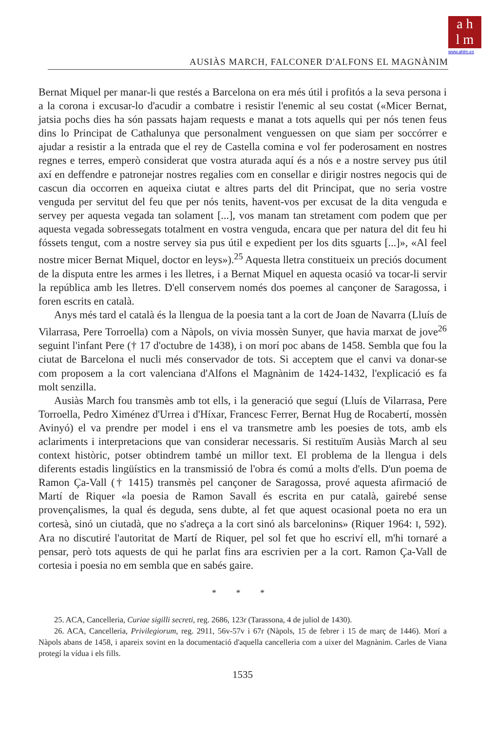a h
l m
www.ahlm.es
AUSIÀS MARCH, FALCONER D'ALFONS EL MAGNÀNIM
Bernat Miquel per manar-li que restés a Barcelona on era més útil i profitós a la seva persona i a la corona i excusar-lo d'acudir a combatre i resistir l'enemic al seu costat («Micer Bernat, jatsia pochs dies ha són passats hajam requests e manat a tots aquells qui per nós tenen feus dins lo Principat de Cathalunya que personalment venguessen on que siam per soccórrer e ajudar a resistir a la entrada que el rey de Castella comina e vol fer poderosament en nostres regnes e terres, emperò considerat que vostra aturada aquí és a nós e a nostre servey pus útil axí en deffendre e patronejar nostres regalies com en consellar e dirigir nostres negocis qui de cascun dia occorren en aqueixa ciutat e altres parts del dit Principat, que no seria vostre venguda per servitut del feu que per nós tenits, havent-vos per excusat de la dita venguda e servey per aquesta vegada tan solament [...], vos manam tan stretament com podem que per aquesta vegada sobressegats totalment en vostra venguda, encara que per natura del dit feu hi fóssets tengut, com a nostre servey sia pus útil e expedient per los dits sguarts [...]», «Al feel nostre micer Bernat Miquel, doctor en leys»).<sup>25</sup> Aquesta lletra constitueix un preciós document de la disputa entre les armes i les lletres, i a Bernat Miquel en aquesta ocasió va tocar-li servir la república amb les lletres. D'ell conservem només dos poemes al cançoner de Saragossa, i foren escrits en català.
Anys més tard el català és la llengua de la poesia tant a la cort de Joan de Navarra (Lluís de Vilarrasa, Pere Torroella) com a Nàpols, on vivia mossèn Sunyer, que havia marxat de jove<sup>26</sup> seguint l'infant Pere († 17 d'octubre de 1438), i on morí poc abans de 1458. Sembla que fou la ciutat de Barcelona el nucli més conservador de tots. Si acceptem que el canvi va donar-se com proposem a la cort valenciana d'Alfons el Magnànim de 1424-1432, l'explicació es fa molt senzilla.
Ausiàs March fou transmès amb tot ells, i la generació que seguí (Lluís de Vilarrasa, Pere Torroella, Pedro Ximénez d'Urrea i d'Híxar, Francesc Ferrer, Bernat Hug de Rocabertí, mossèn Avinyó) el va prendre per model i ens el va transmetre amb les poesies de tots, amb els aclariments i interpretacions que van considerar necessaris. Si restituïm Ausiàs March al seu context històric, potser obtindrem també un millor text. El problema de la llengua i dels diferents estadis lingüístics en la transmissió de l'obra és comú a molts d'ells. D'un poema de Ramon Ça-Vall († 1415) transmès pel cançoner de Saragossa, prové aquesta afirmació de Martí de Riquer «la poesia de Ramon Savall és escrita en pur català, gairebé sense provençalismes, la qual és deguda, sens dubte, al fet que aquest ocasional poeta no era un cortesà, sinó un ciutadà, que no s'adreça a la cort sinó als barcelonins» (Riquer 1964: I, 592). Ara no discutiré l'autoritat de Martí de Riquer, pel sol fet que ho escriví ell, m'hi tornaré a pensar, però tots aquests de qui he parlat fins ara escrivien per a la cort. Ramon Ça-Vall de cortesia i poesia no em sembla que en sabés gaire.
* * *
25. ACA, Cancelleria, Curiae sigilli secreti, reg. 2686, 123r (Tarassona, 4 de juliol de 1430).
26. ACA, Cancelleria, Privilegiorum, reg. 2911, 56v-57v i 67r (Nàpols, 15 de febrer i 15 de març de 1446). Morí a Nàpols abans de 1458, i apareix sovint en la documentació d'aquella cancelleria com a uixer del Magnànim. Carles de Viana protegí la vídua i els fills.
1535